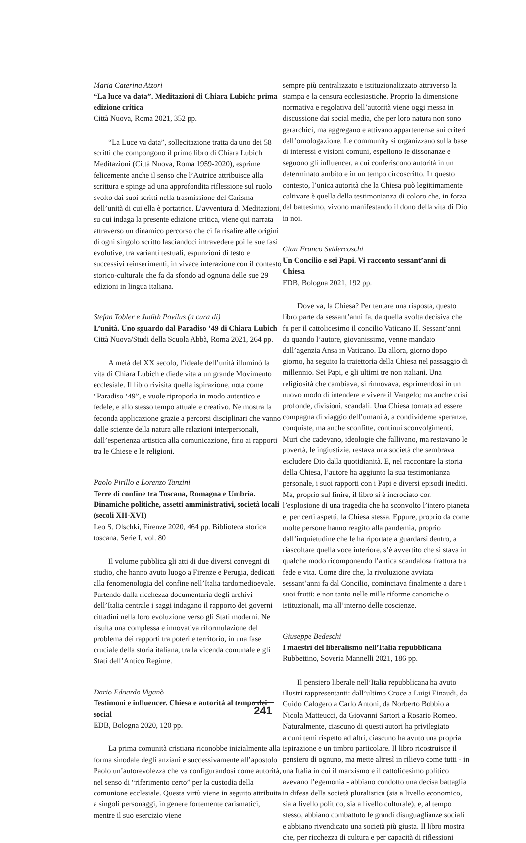Maria Caterina Atzori
“La luce va data”. Meditazioni di Chiara Lubich: prima edizione critica
Città Nuova, Roma 2021, 352 pp.
“La Luce va data”, sollecitazione tratta da uno dei 58 scritti che compongono il primo libro di Chiara Lubich Meditazioni (Città Nuova, Roma 1959-2020), esprime felicemente anche il senso che l’Autrice attribuisce alla scrittura e spinge ad una approfondita riflessione sul ruolo svolto dai suoi scritti nella trasmissione del Carisma dell’unità di cui ella è portatrice. L’avventura di Meditazioni, su cui indaga la presente edizione critica, viene qui narrata attraverso un dinamico percorso che ci fa risalire alle origini di ogni singolo scritto lasciandoci intravedere poi le sue fasi evolutive, tra varianti testuali, espunzioni di testo e successivi reinserimenti, in vivace interazione con il contesto storico-culturale che fa da sfondo ad ognuna delle sue 29 edizioni in lingua italiana.
Stefan Tobler e Judith Povilus (a cura di)
L’unità. Uno sguardo dal Paradiso ’49 di Chiara Lubich
Città Nuova/Studi della Scuola Abbà, Roma 2021, 264 pp.
A metà del XX secolo, l’ideale dell’unità illuminò la vita di Chiara Lubich e diede vita a un grande Movimento ecclesiale. Il libro rivisita quella ispirazione, nota come “Paradiso ‘49”, e vuole riproporla in modo autentico e fedele, e allo stesso tempo attuale e creativo. Ne mostra la feconda applicazione grazie a percorsi disciplinari che vanno dalle scienze della natura alle relazioni interpersonali, dall’esperienza artistica alla comunicazione, fino ai rapporti tra le Chiese e le religioni.
Paolo Pirillo e Lorenzo Tanzini
Terre di confine tra Toscana, Romagna e Umbria. Dinamiche politiche, assetti amministrativi, società locali (secoli XII-XVI)
Leo S. Olschki, Firenze 2020, 464 pp. Biblioteca storica toscana. Serie I, vol. 80
Il volume pubblica gli atti di due diversi convegni di studio, che hanno avuto luogo a Firenze e Perugia, dedicati alla fenomenologia del confine nell’Italia tardomedioevale. Partendo dalla ricchezza documentaria degli archivi dell’Italia centrale i saggi indagano il rapporto dei governi cittadini nella loro evoluzione verso gli Stati moderni. Ne risulta una complessa e innovativa riformulazione del problema dei rapporti tra poteri e territorio, in una fase cruciale della storia italiana, tra la vicenda comunale e gli Stati dell’Antico Regime.
Dario Edoardo Viganò
Testimoni e influencer. Chiesa e autorità al tempo dei social
EDB, Bologna 2020, 120 pp.
La prima comunità cristiana riconobbe inizialmente alla forma sinodale degli anziani e successivamente all’apostolo Paolo un’autorevolezza che va configurandosi come autorità, nel senso di “riferimento certo” per la custodia della comunione ecclesiale. Questa virtù viene in seguito attribuita a singoli personaggi, in genere fortemente carismatici, mentre il suo esercizio viene
sempre più centralizzato e istituzionalizzato attraverso la stampa e la censura ecclesiastiche. Proprio la dimensione normativa e regolativa dell’autorità viene oggi messa in discussione dai social media, che per loro natura non sono gerarchici, ma aggregano e attivano appartenenze sui criteri dell’omologazione. Le community si organizzano sulla base di interessi e visioni comuni, espellono le dissonanze e seguono gli influencer, a cui conferiscono autorità in un determinato ambito e in un tempo circoscritto. In questo contesto, l’unica autorità che la Chiesa può legittimamente coltivare è quella della testimonianza di coloro che, in forza del battesimo, vivono manifestando il dono della vita di Dio in noi.
Gian Franco Svidercoschi
Un Concilio e sei Papi. Vi racconto sessant’anni di Chiesa
EDB, Bologna 2021, 192 pp.
Dove va, la Chiesa? Per tentare una risposta, questo libro parte da sessant’anni fa, da quella svolta decisiva che fu per il cattolicesimo il concilio Vaticano II. Sessant’anni da quando l’autore, giovanissimo, venne mandato dall’agenzia Ansa in Vaticano. Da allora, giorno dopo giorno, ha seguito la traiettoria della Chiesa nel passaggio di millennio. Sei Papi, e gli ultimi tre non italiani. Una religiosità che cambiava, si rinnovava, esprimendosi in un nuovo modo di intendere e vivere il Vangelo; ma anche crisi profonde, divisioni, scandali. Una Chiesa tornata ad essere compagna di viaggio dell’umanità, a condividerne speranze, conquiste, ma anche sconfitte, continui sconvolgimenti. Muri che cadevano, ideologie che fallivano, ma restavano le povertà, le ingiustizie, restava una società che sembrava escludere Dio dalla quotidianità. E, nel raccontare la storia della Chiesa, l’autore ha aggiunto la sua testimonianza personale, i suoi rapporti con i Papi e diversi episodi inediti. Ma, proprio sul finire, il libro si è incrociato con l’esplosione di una tragedia che ha sconvolto l’intero pianeta e, per certi aspetti, la Chiesa stessa. Eppure, proprio da come molte persone hanno reagito alla pandemia, proprio dall’inquietudine che le ha riportate a guardarsi dentro, a riascoltare quella voce interiore, s’è avvertito che si stava in qualche modo ricomponendo l’antica scandalosa frattura tra fede e vita. Come dire che, la rivoluzione avviata sessant’anni fa dal Concilio, cominciava finalmente a dare i suoi frutti: e non tanto nelle mille riforme canoniche o istituzionali, ma all’interno delle coscienze.
Giuseppe Bedeschi
I maestri del liberalismo nell’Italia repubblicana
Rubbettino, Soveria Mannelli 2021, 186 pp.
Il pensiero liberale nell’Italia repubblicana ha avuto illustri rappresentanti: dall’ultimo Croce a Luigi Einaudi, da Guido Calogero a Carlo Antoni, da Norberto Bobbio a Nicola Matteucci, da Giovanni Sartori a Rosario Romeo. Naturalmente, ciascuno di questi autori ha privilegiato alcuni temi rispetto ad altri, ciascuno ha avuto una propria ispirazione e un timbro particolare. Il libro ricostruisce il pensiero di ognuno, ma mette altresì in rilievo come tutti - in una Italia in cui il marxismo e il cattolicesimo politico avevano l’egemonia - abbiano condotto una decisa battaglia in difesa della società pluralistica (sia a livello economico, sia a livello politico, sia a livello culturale), e, al tempo stesso, abbiano combattuto le grandi disuguaglianze sociali e abbiano rivendicato una società più giusta. Il libro mostra che, per ricchezza di cultura e per capacità di riflessioni
241